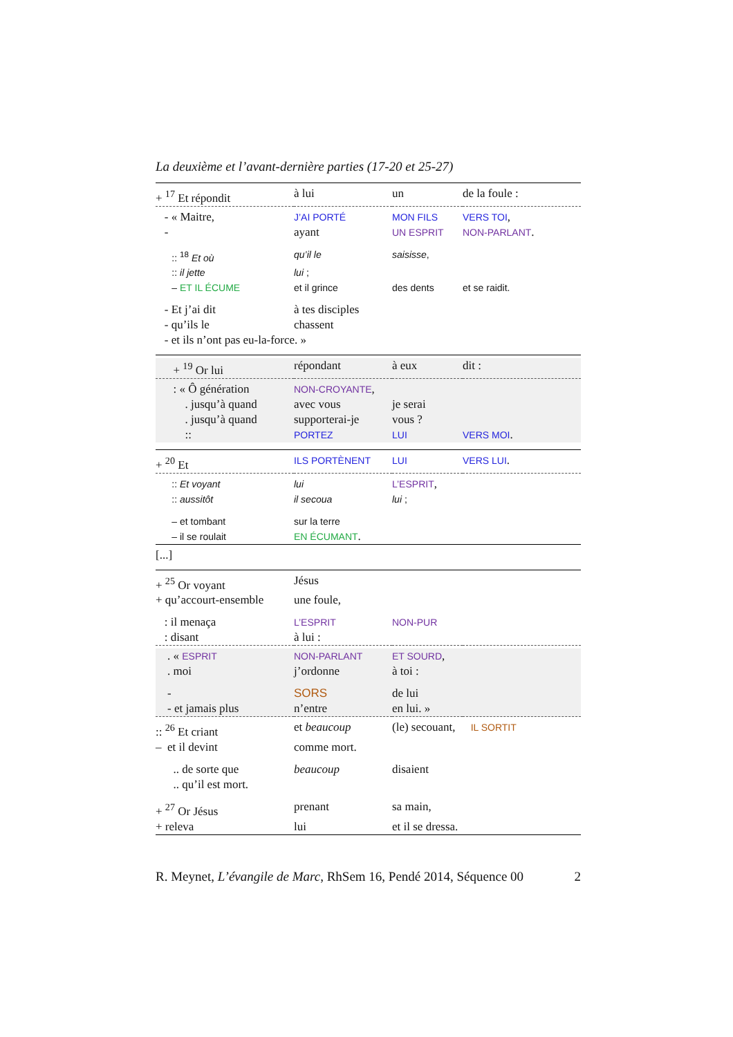La deuxième et l’avant-dernière parties (17-20 et 25-27)
| + <sup>17</sup> Et répondit | à lui | un | de la foule : |
| - « Maitre, | J’AI PORTÉ | MON FILS | VERS TOI , |
| - | ayant | UN ESPRIT | NON-PARLANT . |
| :: <sup>18</sup> Et où | qu’il le | saisisse , | |
| :: il jette | lui ; | | |
| – ET IL ÉCUME | et il grince | des dents | et se raidit. |
| - Et j’ai dit | à tes disciples | | |
| - qu’ils le | chassent | | |
| - et ils n’ont pas eu-la-force. » | | | |
| + <sup>19</sup> Or lui | répondant | à eux | dit : |
| : « Ô génération | NON-CROYANTE , | | |
| . jusqu’à quand | avec vous | je serai | |
| . jusqu’à quand | supporterai-je | vous ? | |
| :: | PORTEZ | LUI | VERS MOI . |
| + <sup>20</sup> Et | ILS PORTÈNENT | LUI | VERS LUI . |
| :: Et voyant | lui | L’ESPRIT , | |
| :: aussitôt | il secoua | lui ; | |
| – et tombant | sur la terre | | |
| – il se roulait | EN ÉCUMANT . | | |
| [...] | | | |
| + <sup>25</sup> Or voyant | Jésus | | |
| + qu’accourt-ensemble | une foule, | | |
| : il menaça | L’ESPRIT | NON-PUR | |
| : disant | à lui : | | |
| . « ESPRIT | NON-PARLANT | ET SOURD , | |
| . moi | j’ordonne | à toi : | |
| - | SORS | de lui | |
| - et jamais plus | n’entre | en lui. » | |
| :: <sup>26</sup> Et criant | et beaucoup | (le) secouant, | IL SORTIT |
| – et il devint | comme mort. | | |
| .. de sorte que | beaucoup | disaient | |
| .. qu’il est mort. | | | |
| + <sup>27</sup> Or Jésus | prenant | sa main, | |
| + releva | lui | et il se dressa. | |
R. Meynet, L’évangile de Marc, RhSem 16, Pendé 2014, Séquence 00 2